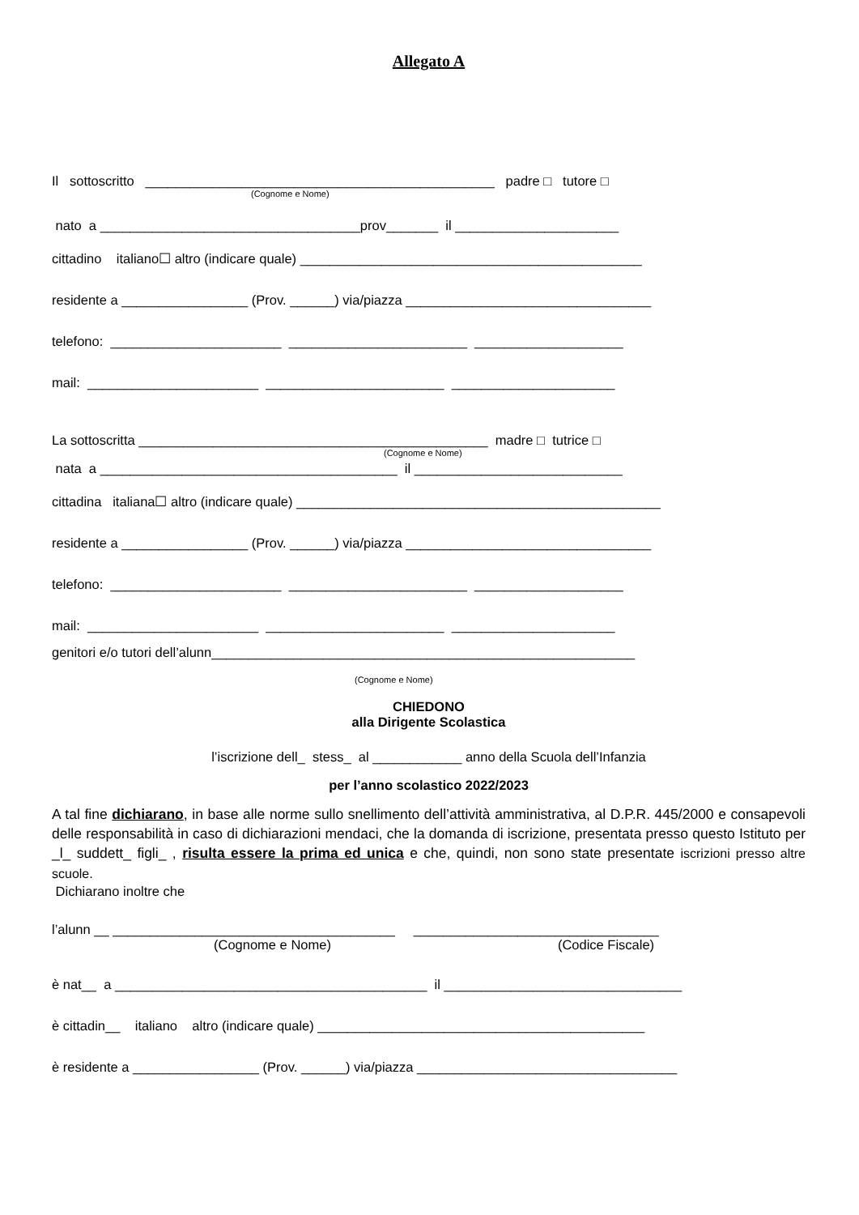Allegato A
Il sottoscritto _______________________________________________ padre □ tutore □
(Cognome e Nome)
nato a ___________________________________prov_______ il ______________________
cittadino italiano☐ altro (indicare quale) ______________________________________________
residente a _________________ (Prov. ______) via/piazza _________________________________
telefono: _______________________ ________________________ ____________________
mail: _______________________ ________________________ ______________________
La sottoscritta _______________________________________________ madre □ tutrice □
(Cognome e Nome)
nata a ________________________________________ il ____________________________
cittadina italiana☐ altro (indicare quale) _________________________________________________
residente a _________________ (Prov. ______) via/piazza _________________________________
telefono: _______________________ ________________________ ____________________
mail: _______________________ ________________________ ______________________
genitori e/o tutori dell’alunn_________________________________________________________
(Cognome e Nome)
CHIEDONO
alla Dirigente Scolastica
l’iscrizione dell_ stess_ al ____________ anno della Scuola dell’Infanzia
per l’anno scolastico 2022/2023
A tal fine dichiarano, in base alle norme sullo snellimento dell’attività amministrativa, al D.P.R. 445/2000 e consapevoli delle responsabilità in caso di dichiarazioni mendaci, che la domanda di iscrizione, presentata presso questo Istituto per _l_ suddett_ figli_ , risulta essere la prima ed unica e che, quindi, non sono state presentate iscrizioni presso altre scuole.
Dichiarano inoltre che
l’alunn __ ______________________________________ _________________________________
(Cognome e Nome) (Codice Fiscale)
è nat__ a __________________________________________ il ________________________________
è cittadin__ italiano altro (indicare quale) ____________________________________________
è residente a _________________ (Prov. ______) via/piazza ___________________________________